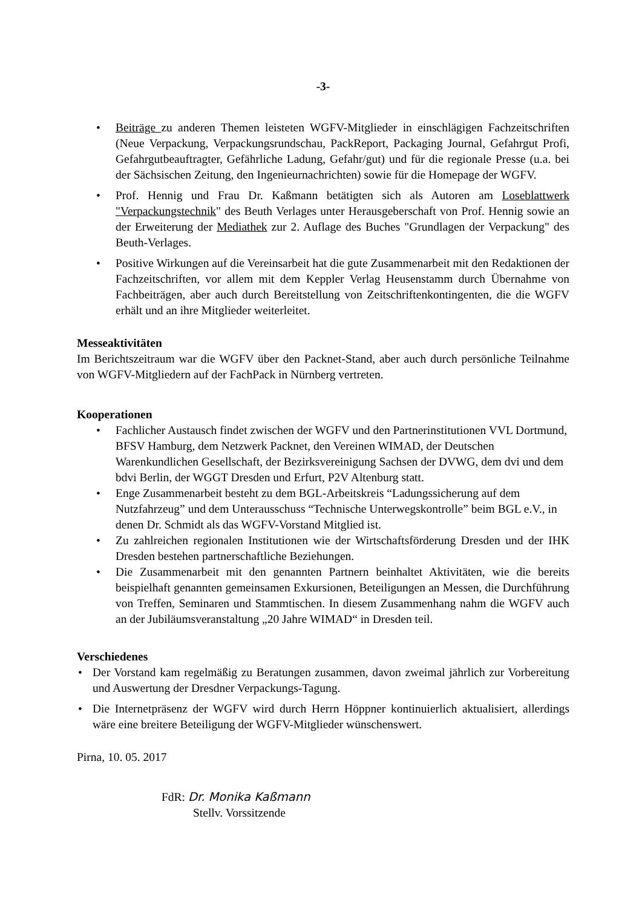-3-
• Beiträge zu anderen Themen leisteten WGFV-Mitglieder in einschlägigen Fachzeit­schriften (Neue Verpackung, Verpackungsrundschau, PackReport, Packaging Journal, Gefahrgut Profi, Gefahrgutbeauftragter, Gefährliche Ladung, Gefahr/gut) und für die regionale Presse (u.a. bei der Sächsischen Zeitung, den Ingenieurnachrichten) sowie für die Homepage der WGFV.
• Prof. Hennig und Frau Dr. Kaßmann betätigten sich als Autoren am Loseblattwerk "Verpackungstechnik" des Beuth Verlages unter Herausgeberschaft von Prof. Hennig sowie an der Erweiterung der Mediathek zur 2. Auflage des Buches "Grundlagen der Verpackung" des Beuth-Verlages.
• Positive Wirkungen auf die Vereinsarbeit hat die gute Zusammenarbeit mit den Re­daktionen der Fachzeitschriften, vor allem mit dem Keppler Verlag Heusenstamm durch Übernahme von Fachbeiträgen, aber auch durch Bereitstellung von Zeitschrif­tenkontingenten, die die WGFV erhält und an ihre Mitglieder weiterleitet.
Messeaktivitäten
Im Berichtszeitraum war die WGFV über den Packnet-Stand, aber auch durch persönliche Teilnahme von WGFV-Mitgliedern auf der FachPack in Nürnberg vertreten.
Kooperationen
• Fachlicher Austausch findet zwischen der WGFV und den Partnerinstitutionen VVL Dortmund, BFSV Hamburg, dem Netzwerk Packnet, den Vereinen WIMAD, der Deutschen Warenkundlichen Gesellschaft, der Bezirksvereinigung Sachsen der DVWG, dem dvi und dem bdvi Berlin, der WGGT Dresden und Erfurt, P2V Alten­burg statt.
• Enge Zusammenarbeit besteht zu dem BGL-Arbeitskreis “Ladungssicherung auf dem Nutzfahrzeug” und dem Unterausschuss “Technische Unterwegskontrolle” beim BGL e.V., in denen Dr. Schmidt als das WGFV-Vorstand Mitglied ist.
• Zu zahlreichen regionalen Institutionen wie der Wirtschaftsförderung Dresden und der IHK Dresden bestehen partnerschaftliche Beziehungen.
• Die Zusammenarbeit mit den genannten Partnern beinhaltet Aktivitäten, wie die be­reits beispielhaft genannten gemeinsamen Exkursionen, Beteiligungen an Messen, die Durchführung von Treffen, Seminaren und Stammtischen. In diesem Zusammenhang nahm die WGFV auch an der Jubiläumsveranstaltung „20 Jahre WIMAD“ in Dresden teil.
Verschiedenes
• Der Vorstand kam regelmäßig zu Beratungen zusammen, davon zweimal jährlich zur Vor­bereitung und Auswertung der Dresdner Verpackungs-Tagung.
• Die Internetpräsenz der WGFV wird durch Herrn Höppner kontinuierlich aktualisiert, al­lerdings wäre eine breitere Beteiligung der WGFV-Mitglieder wünschenswert.
Pirna, 10. 05. 2017
FdR: Dr. Monika Kaßmann
Stellv. Vorssitzende